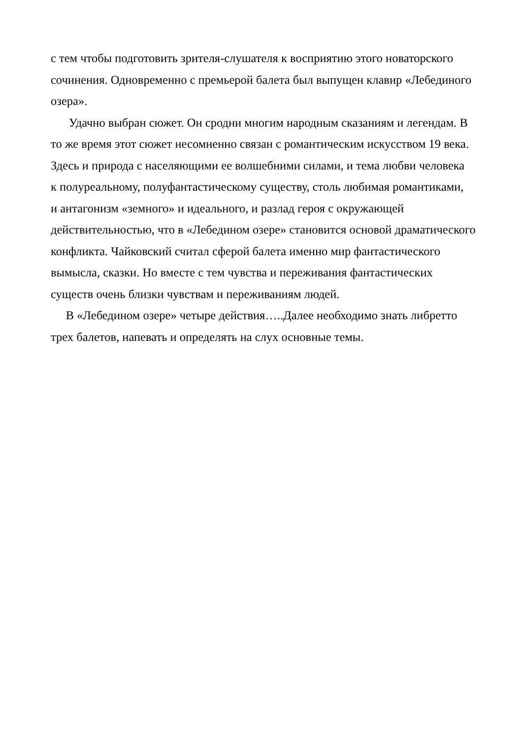с тем чтобы подготовить зрителя-слушателя к восприятию этого новаторского
сочинения. Одновременно с премьерой балета был выпущен клавир «Лебединого
озера».
Удачно выбран сюжет. Он сродни многим народным сказаниям и легендам. В
то же время этот сюжет несомненно связан с романтическим искусством 19 века.
Здесь и природа с населяющими ее волшебними силами, и тема любви человека
к полуреальному, полуфантастическому существу, столь любимая романтиками,
и антагонизм «земного» и идеального, и разлад героя с окружающей
действительностью, что в «Лебедином озере» становится основой драматического
конфликта. Чайковский считал сферой балета именно мир фантастического
вымысла, сказки. Но вместе с тем чувства и переживания фантастических
существ очень близки чувствам и переживаниям людей.
В «Лебедином озере» четыре действия…..Далее необходимо знать либретто
трех балетов, напевать и определять на слух основные темы.